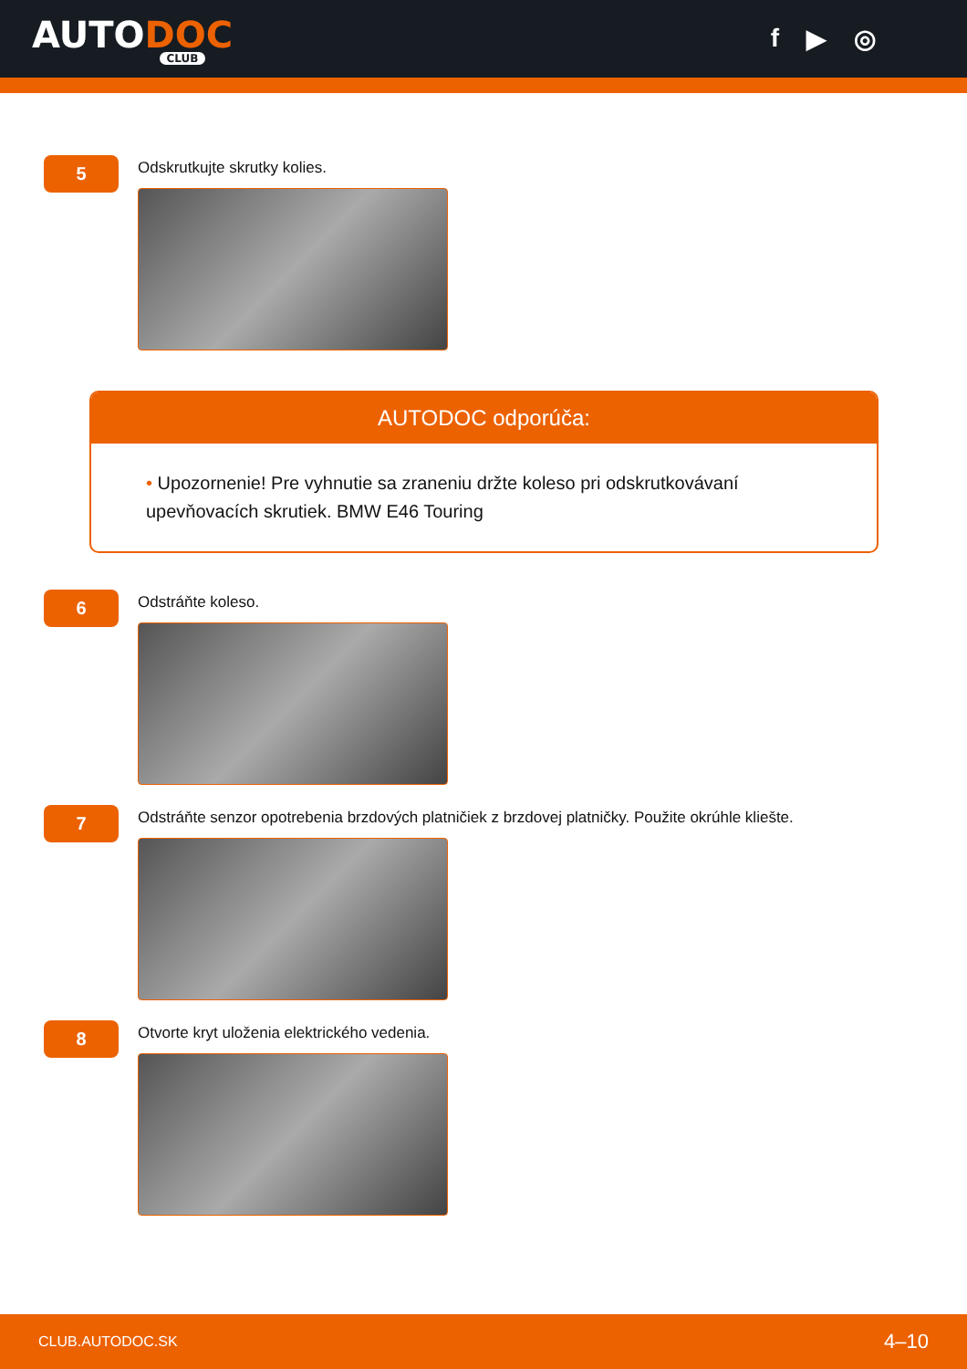AUTODOC
CLUB
f ▶ ◎
5
Odskrutkujte skrutky kolies.
AUTODOC odporúča:
• Upozornenie! Pre vyhnutie sa zraneniu držte koleso pri odskrutkovávaní upevňovacích skrutiek. BMW E46 Touring
6
Odstráňte koleso.
7
Odstráňte senzor opotrebenia brzdových platničiek z brzdovej platničky. Použite okrúhle kliešte.
8
Otvorte kryt uloženia elektrického vedenia.
CLUB.AUTODOC.SK 4–10